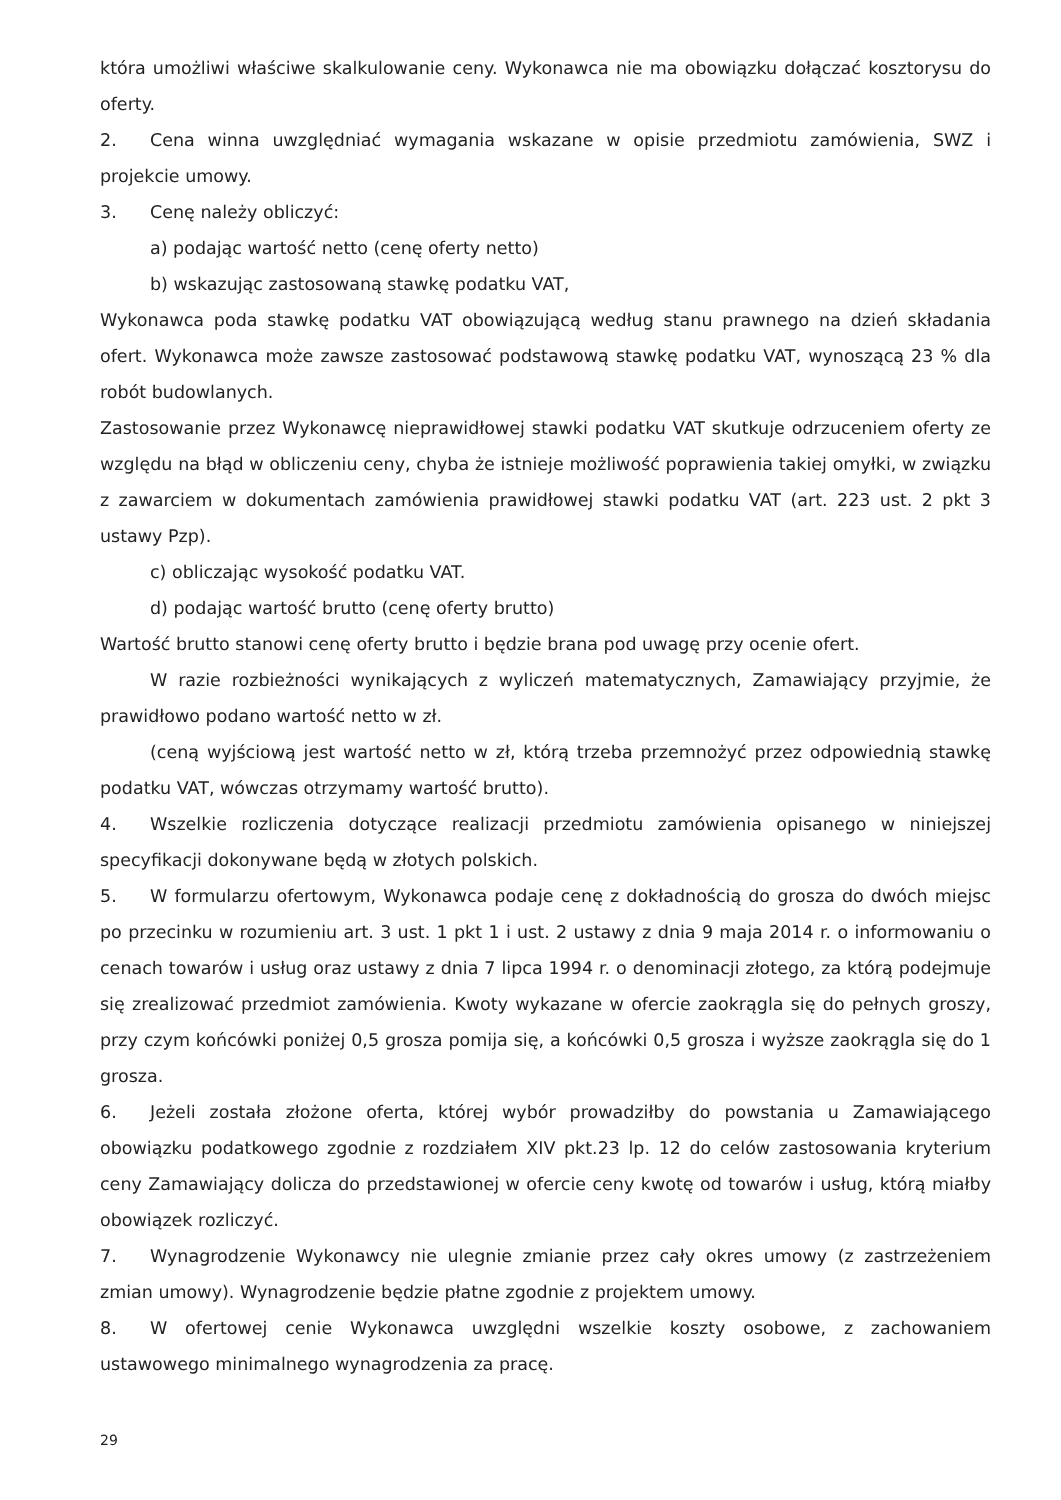która umożliwi właściwe skalkulowanie ceny. Wykonawca nie ma obowiązku dołączać kosztorysu do oferty.
2. Cena winna uwzględniać wymagania wskazane w opisie przedmiotu zamówienia, SWZ i projekcie umowy.
3. Cenę należy obliczyć:
a) podając wartość netto (cenę oferty netto)
b) wskazując zastosowaną stawkę podatku VAT,
Wykonawca poda stawkę podatku VAT obowiązującą według stanu prawnego na dzień składania ofert. Wykonawca może zawsze zastosować podstawową stawkę podatku VAT, wynoszącą 23 % dla robót budowlanych.
Zastosowanie przez Wykonawcę nieprawidłowej stawki podatku VAT skutkuje odrzuceniem oferty ze względu na błąd w obliczeniu ceny, chyba że istnieje możliwość poprawienia takiej omyłki, w związku z zawarciem w dokumentach zamówienia prawidłowej stawki podatku VAT (art. 223 ust. 2 pkt 3 ustawy Pzp).
c) obliczając wysokość podatku VAT.
d) podając wartość brutto (cenę oferty brutto)
Wartość brutto stanowi cenę oferty brutto i będzie brana pod uwagę przy ocenie ofert.
W razie rozbieżności wynikających z wyliczeń matematycznych, Zamawiający przyjmie, że prawidłowo podano wartość netto w zł.
(ceną wyjściową jest wartość netto w zł, którą trzeba przemnożyć przez odpowiednią stawkę podatku VAT, wówczas otrzymamy wartość brutto).
4. Wszelkie rozliczenia dotyczące realizacji przedmiotu zamówienia opisanego w niniejszej specyfikacji dokonywane będą w złotych polskich.
5. W formularzu ofertowym, Wykonawca podaje cenę z dokładnością do grosza do dwóch miejsc po przecinku w rozumieniu art. 3 ust. 1 pkt 1 i ust. 2 ustawy z dnia 9 maja 2014 r. o informowaniu o cenach towarów i usług oraz ustawy z dnia 7 lipca 1994 r. o denominacji złotego, za którą podejmuje się zrealizować przedmiot zamówienia. Kwoty wykazane w ofercie zaokrągla się do pełnych groszy, przy czym końcówki poniżej 0,5 grosza pomija się, a końcówki 0,5 grosza i wyższe zaokrągla się do 1 grosza.
6. Jeżeli została złożone oferta, której wybór prowadziłby do powstania u Zamawiającego obowiązku podatkowego zgodnie z rozdziałem XIV pkt.23 lp. 12 do celów zastosowania kryterium ceny Zamawiający dolicza do przedstawionej w ofercie ceny kwotę od towarów i usług, którą miałby obowiązek rozliczyć.
7. Wynagrodzenie Wykonawcy nie ulegnie zmianie przez cały okres umowy (z zastrzeżeniem zmian umowy). Wynagrodzenie będzie płatne zgodnie z projektem umowy.
8. W ofertowej cenie Wykonawca uwzględni wszelkie koszty osobowe, z zachowaniem ustawowego minimalnego wynagrodzenia za pracę.
29